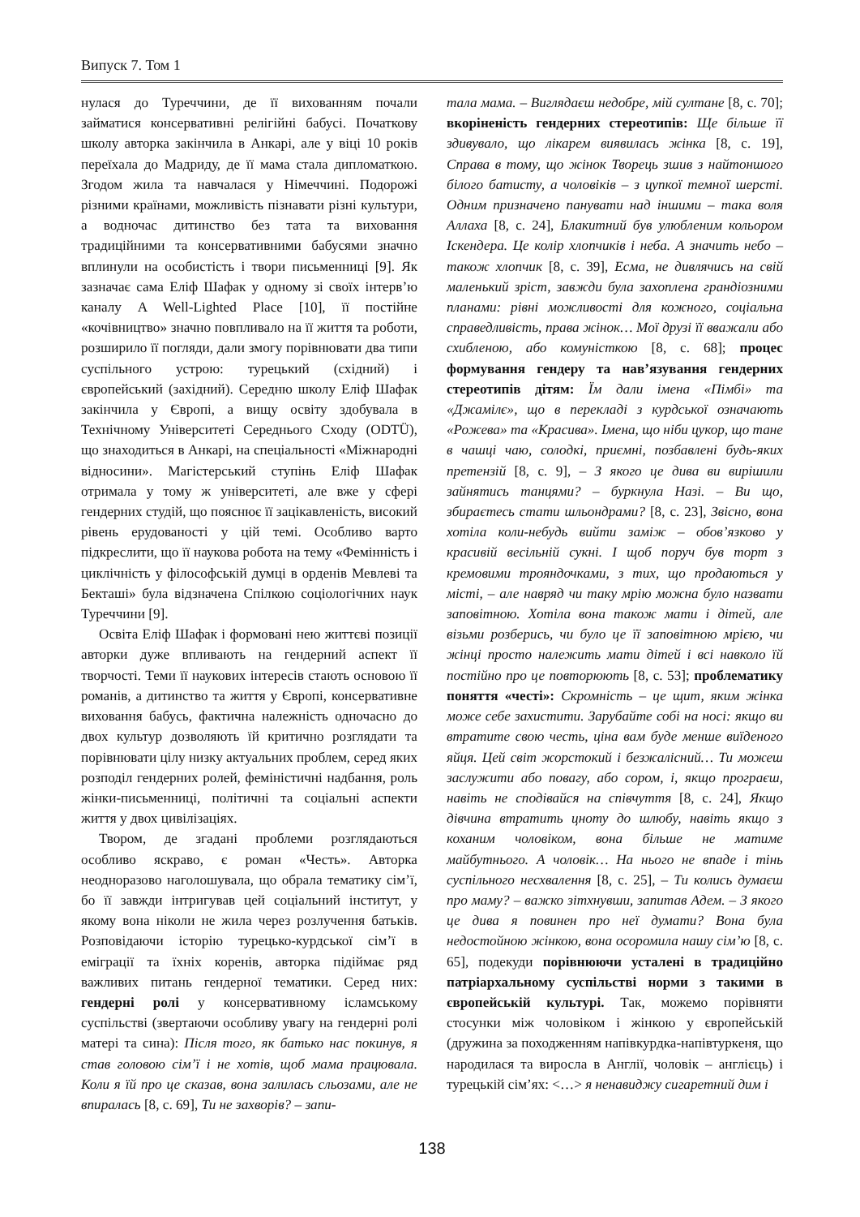Випуск 7. Том 1
нулася до Туреччини, де її вихованням почали займатися консервативні релігійні бабусі. Початкову школу авторка закінчила в Анкарі, але у віці 10 років переїхала до Мадриду, де її мама стала дипломаткою. Згодом жила та навчалася у Німеччині. Подорожі різними країнами, можливість пізнавати різні культури, а водночас дитинство без тата та виховання традиційними та консервативними бабусями значно вплинули на особистість і твори письменниці [9]. Як зазначає сама Еліф Шафак у одному зі своїх інтерв’ю каналу A Well-Lighted Place [10], її постійне «кочівництво» значно повпливало на її життя та роботи, розширило її погляди, дали змогу порівнювати два типи суспільного устрою: турецький (східний) і європейський (західний). Середню школу Еліф Шафак закінчила у Європі, а вищу освіту здобувала в Технічному Університеті Середнього Сходу (ODTÜ), що знаходиться в Анкарі, на спеціальності «Міжнародні відносини». Магістерський ступінь Еліф Шафак отримала у тому ж університеті, але вже у сфері гендерних студій, що пояснює її зацікавленість, високий рівень ерудованості у цій темі. Особливо варто підкреслити, що її наукова робота на тему «Фемінність і циклічність у філософській думці в орденів Мевлеві та Бекташі» була відзначена Спілкою соціологічних наук Туреччини [9].
Освіта Еліф Шафак і формовані нею життєві позиції авторки дуже впливають на гендерний аспект її творчості. Теми її наукових інтересів стають основою її романів, а дитинство та життя у Європі, консервативне виховання бабусь, фактична належність одночасно до двох культур дозволяють їй критично розглядати та порівнювати цілу низку актуальних проблем, серед яких розподіл гендерних ролей, феміністичні надбання, роль жінки-письменниці, політичні та соціальні аспекти життя у двох цивілізаціях.
Твором, де згадані проблеми розглядаються особливо яскраво, є роман «Честь». Авторка неодноразово наголошувала, що обрала тематику сім’ї, бо її завжди інтригував цей соціальний інститут, у якому вона ніколи не жила через розлучення батьків. Розповідаючи історію турецько-курдської сім’ї в еміграції та їхніх коренів, авторка підіймає ряд важливих питань гендерної тематики. Серед них: гендерні ролі у консервативному ісламському суспільстві (звертаючи особливу увагу на гендерні ролі матері та сина): Після того, як батько нас покинув, я став головою сім’ї і не хотів, щоб мама працювала. Коли я їй про це сказав, вона залилась сльозами, але не впиралась [8, с. 69], Ти не захворів? – запи-
тала мама. – Виглядаєш недобре, мій султане [8, с. 70]; вкоріненість гендерних стереотипів: Ще більше її здивувало, що лікарем виявилась жінка [8, с. 19], Справа в тому, що жінок Творець зшив з найтоншого білого батисту, а чоловіків – з цупкої темної шерсті. Одним призначено панувати над іншими – така воля Аллаха [8, с. 24], Блакитний був улюбленим кольором Іскендера. Це колір хлопчиків і неба. А значить небо – також хлопчик [8, с. 39], Есма, не дивлячись на свій маленький зріст, завжди була захоплена грандіозними планами: рівні можливості для кожного, соціальна справедливість, права жінок… Мої друзі її вважали або схибленою, або комуністкою [8, с. 68]; процес формування гендеру та нав’язування гендерних стереотипів дітям: Їм дали імена «Пімбі» та «Джамілє», що в перекладі з курдської означають «Рожева» та «Красива». Імена, що ніби цукор, що тане в чашці чаю, солодкі, приємні, позбавлені будь-яких претензій [8, с. 9], – З якого це дива ви вирішили зайнятись танцями? – буркнула Назі. – Ви що, збираєтесь стати шльондрами? [8, с. 23], Звісно, вона хотіла коли-небудь вийти заміж – обов’язково у красивій весільній сукні. І щоб поруч був торт з кремовими трояндочками, з тих, що продаються у місті, – але навряд чи таку мрію можна було назвати заповітною. Хотіла вона також мати і дітей, але візьми розберись, чи було це її заповітною мрією, чи жінці просто належить мати дітей і всі навколо їй постійно про це повторюють [8, с. 53]; проблематику поняття «честі»: Скромність – це щит, яким жінка може себе захистити. Зарубайте собі на носі: якщо ви втратите свою честь, ціна вам буде менше виїденого яйця. Цей світ жорстокий і безжалісний… Ти можеш заслужити або повагу, або сором, і, якщо програєш, навіть не сподівайся на співчуття [8, с. 24], Якщо дівчина втратить цноту до шлюбу, навіть якщо з коханим чоловіком, вона більше не матиме майбутнього. А чоловік… На нього не впаде і тінь суспільного несхвалення [8, с. 25], – Ти колись думаєш про маму? – важко зітхнувши, запитав Адем. – З якого це дива я повинен про неї думати? Вона була недостойною жінкою, вона осоромила нашу сім’ю [8, с. 65], подекуди порівнюючи усталені в традиційно патріархальному суспільстві норми з такими в європейській культурі. Так, можемо порівняти стосунки між чоловіком і жінкою у європейській (дружина за походженням напівкурдка-напівтуркеня, що народилася та виросла в Англії, чоловік – англієць) і турецькій сім’ях: <…> я ненавиджу сигаретний дим і
138